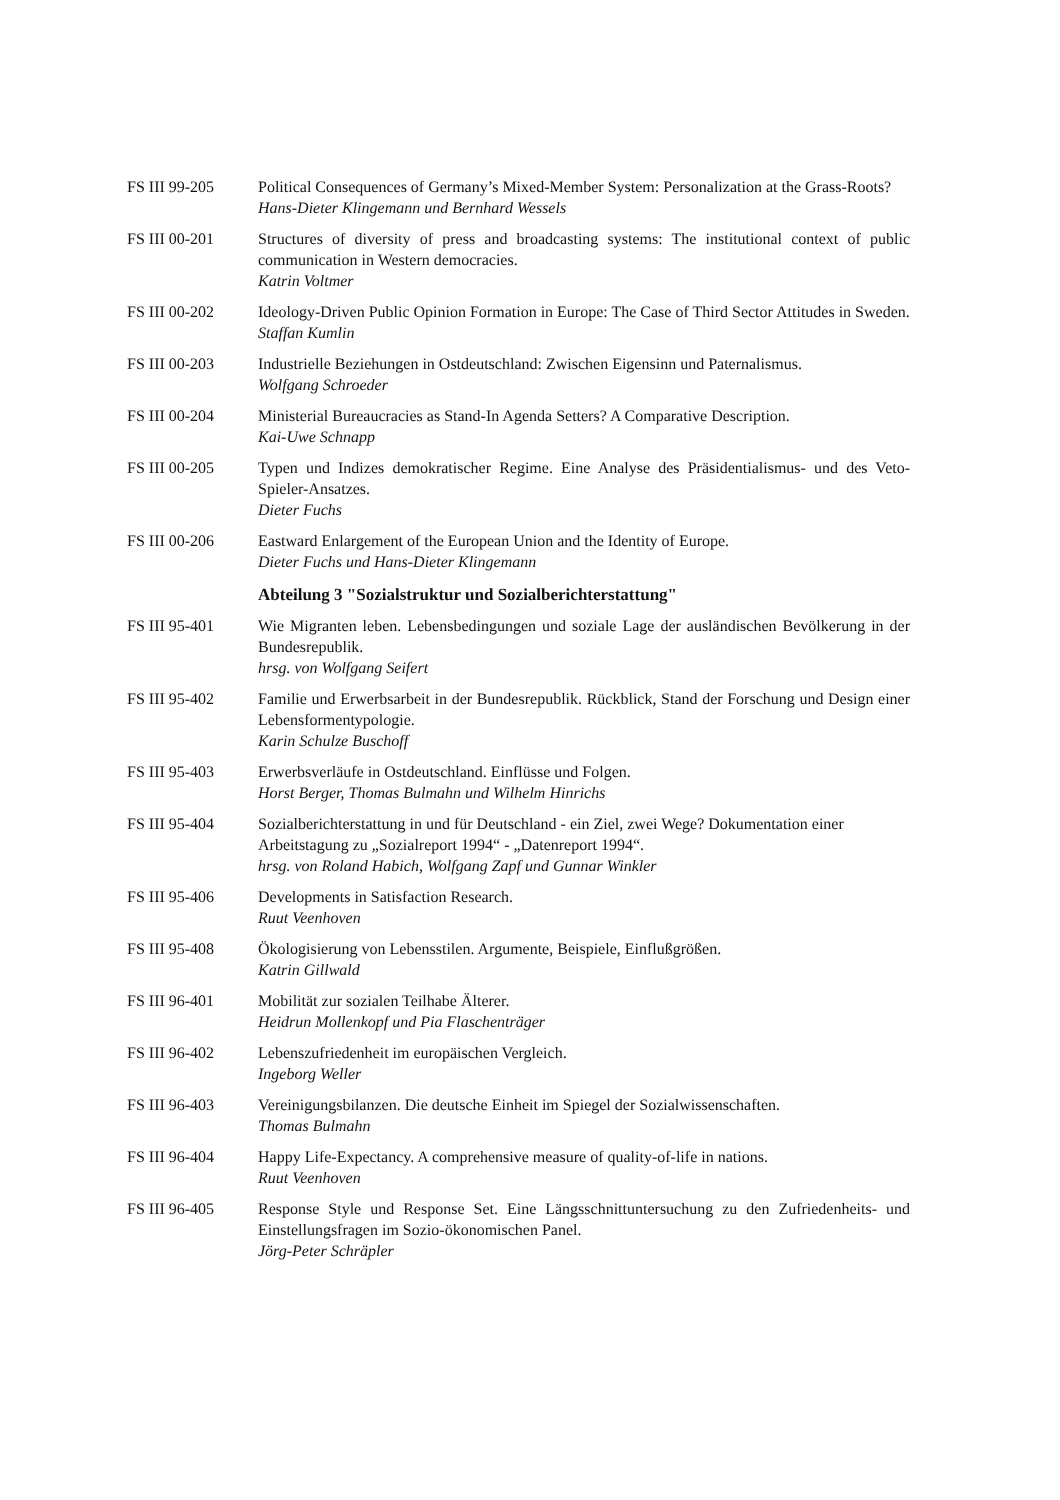FS III 99-205 Political Consequences of Germany’s Mixed-Member System: Personalization at the Grass-Roots?
Hans-Dieter Klingemann und Bernhard Wessels
FS III 00-201 Structures of diversity of press and broadcasting systems: The institutional context of public communication in Western democracies.
Katrin Voltmer
FS III 00-202 Ideology-Driven Public Opinion Formation in Europe: The Case of Third Sector Attitudes in Sweden.
Staffan Kumlin
FS III 00-203 Industrielle Beziehungen in Ostdeutschland: Zwischen Eigensinn und Paternalismus.
Wolfgang Schroeder
FS III 00-204 Ministerial Bureaucracies as Stand-In Agenda Setters? A Comparative Description.
Kai-Uwe Schnapp
FS III 00-205 Typen und Indizes demokratischer Regime. Eine Analyse des Präsidentialismus- und des Veto-Spieler-Ansatzes.
Dieter Fuchs
FS III 00-206 Eastward Enlargement of the European Union and the Identity of Europe.
Dieter Fuchs und Hans-Dieter Klingemann
Abteilung 3 "Sozialstruktur und Sozialberichterstattung"
FS III 95-401 Wie Migranten leben. Lebensbedingungen und soziale Lage der ausländischen Bevölkerung in der Bundesrepublik.
hrsg. von Wolfgang Seifert
FS III 95-402 Familie und Erwerbsarbeit in der Bundesrepublik. Rückblick, Stand der Forschung und Design einer Lebensformentypologie.
Karin Schulze Buschoff
FS III 95-403 Erwerbsverläufe in Ostdeutschland. Einflüsse und Folgen.
Horst Berger, Thomas Bulmahn und Wilhelm Hinrichs
FS III 95-404 Sozialberichterstattung in und für Deutschland - ein Ziel, zwei Wege? Dokumentation einer Arbeitstagung zu „Sozialreport 1994“ - „Datenreport 1994“.
hrsg. von Roland Habich, Wolfgang Zapf und Gunnar Winkler
FS III 95-406 Developments in Satisfaction Research.
Ruut Veenhoven
FS III 95-408 Ökologisierung von Lebensstilen. Argumente, Beispiele, Einflußgrößen.
Katrin Gillwald
FS III 96-401 Mobilität zur sozialen Teilhabe Älterer.
Heidrun Mollenkopf und Pia Flaschenträger
FS III 96-402 Lebenszufriedenheit im europäischen Vergleich.
Ingeborg Weller
FS III 96-403 Vereinigungsbilanzen. Die deutsche Einheit im Spiegel der Sozialwissenschaften.
Thomas Bulmahn
FS III 96-404 Happy Life-Expectancy. A comprehensive measure of quality-of-life in nations.
Ruut Veenhoven
FS III 96-405 Response Style und Response Set. Eine Längsschnittuntersuchung zu den Zufriedenheits- und Einstellungsfragen im Sozio-ökonomischen Panel.
Jörg-Peter Schräpler